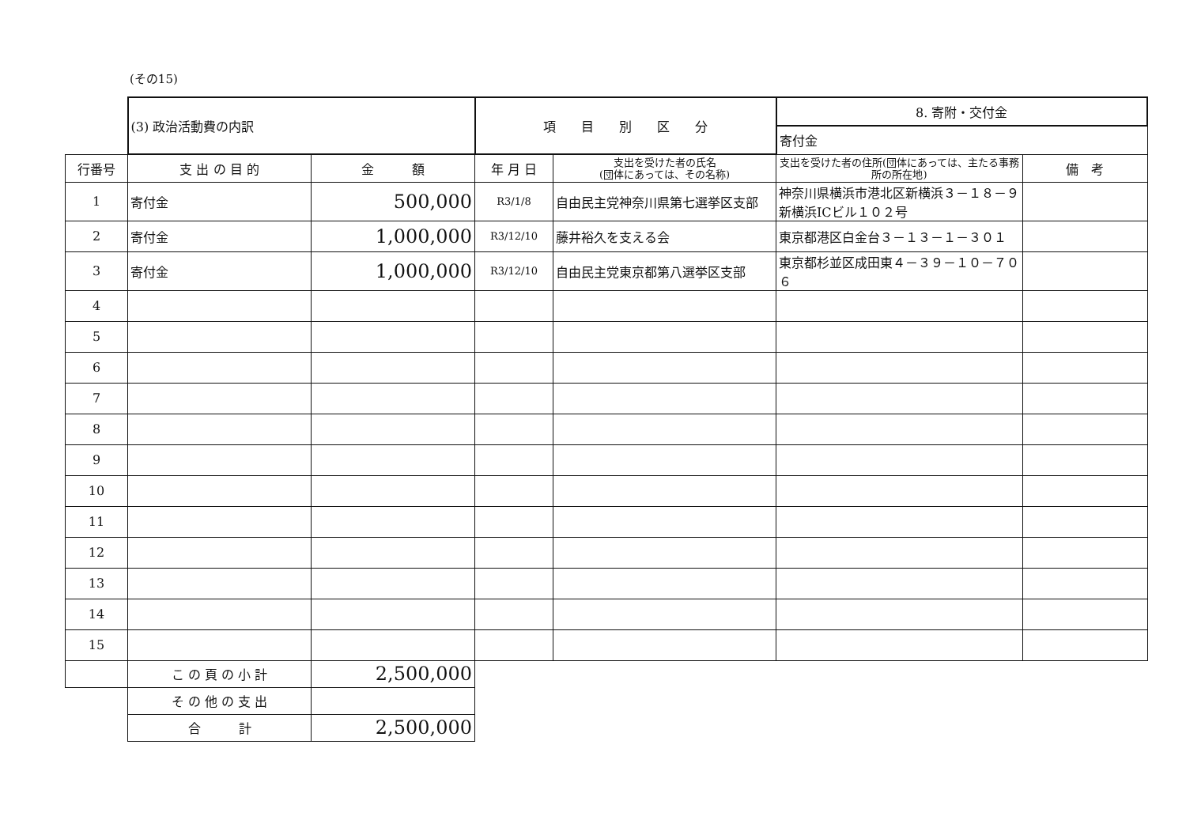(その15)
| | (3) 政治活動費の内訳 | | 項 目 別 区 分 | | 8. 寄附・交付金 | |
| | | | | | 寄付金 | |
| 行番号 | 支 出 の 目 的 | 金 額 | 年 月 日 | 支出を受けた者の氏名 (団体にあっては、その名称) | 支出を受けた者の住所(団体にあっては、主たる事務所の所在地) | 備 考 |
| 1 | 寄付金 | 500,000 | R3/1/8 | 自由民主党神奈川県第七選挙区支部 | 神奈川県横浜市港北区新横浜３－１８－９ 新横浜ICビル１０２号 | |
| 2 | 寄付金 | 1,000,000 | R3/12/10 | 藤井裕久を支える会 | 東京都港区白金台３－１３－１－３０１ | |
| 3 | 寄付金 | 1,000,000 | R3/12/10 | 自由民主党東京都第八選挙区支部 | 東京都杉並区成田東４－３９－１０－７０６ | |
| 4 | | | | | | |
| 5 | | | | | | |
| 6 | | | | | | |
| 7 | | | | | | |
| 8 | | | | | | |
| 9 | | | | | | |
| 10 | | | | | | |
| 11 | | | | | | |
| 12 | | | | | | |
| 13 | | | | | | |
| 14 | | | | | | |
| 15 | | | | | | |
| | こ の 頁 の 小 計 | 2,500,000 | | | | |
| | そ の 他 の 支 出 | | | | | |
| | 合 計 | 2,500,000 | | | | |